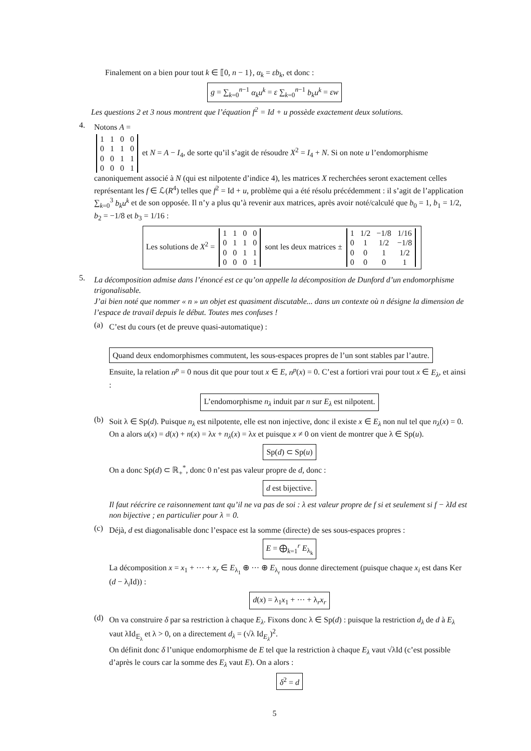Finalement on a bien pour tout k ∈ ⟦0, n − 1}, α<sub>k</sub> = εb<sub>k</sub>, et donc :
g = ∑<sub>k=0</sub><sup>n−1</sup> α<sub>k</sub>u<sup>k</sup> = ε ∑<sub>k=0</sub><sup>n−1</sup> b<sub>k</sub>u<sup>k</sup> = εw
Les questions 2 et 3 nous montrent que l’équation f<sup>2</sup> = Id + u possède exactement deux solutions.
4.
Notons A =
| 1 | 1 | 0 | 0 |
| 0 | 1 | 1 | 0 |
| 0 | 0 | 1 | 1 |
| 0 | 0 | 0 | 1 |
et N = A − I<sub>4</sub>, de sorte qu’il s’agit de résoudre X<sup>2</sup> = I<sub>4</sub> + N. Si on note u l’endomorphisme canoniquement associé à N (qui est nilpotente d’indice 4), les matrices X recherchées seront exactement celles représentant les f ∈ ℒ(R<sup>4</sup>) telles que f<sup>2</sup> = Id + u, problème qui a été résolu précédemment : il s’agit de l’application ∑<sub>k=0</sub><sup>3</sup> b<sub>k</sub>u<sup>k</sup> et de son opposée. Il n’y a plus qu’à revenir aux matrices, après avoir noté/calculé que b<sub>0</sub> = 1, b<sub>1</sub> = 1/2, b<sub>2</sub> = −1/8 et b<sub>3</sub> = 1/16 :
Les solutions de X<sup>2</sup> =
| 1 | 1 | 0 | 0 |
| 0 | 1 | 1 | 0 |
| 0 | 0 | 1 | 1 |
| 0 | 0 | 0 | 1 |
sont les deux matrices ±
| 1 | 1/2 | −1/8 | 1/16 |
| 0 | 1 | 1/2 | −1/8 |
| 0 | 0 | 1 | 1/2 |
| 0 | 0 | 0 | 1 |
5.
La décomposition admise dans l’énoncé est ce qu’on appelle la décomposition de Dunford d’un endomorphisme trigonalisable.
J’ai bien noté que nommer « n » un objet est quasiment discutable... dans un contexte où n désigne la dimension de l’espace de travail depuis le début. Toutes mes confuses !
(a)
C’est du cours (et de preuve quasi-automatique) :
Quand deux endomorphismes commutent, les sous-espaces propres de l’un sont stables par l’autre.
Ensuite, la relation n<sup>p</sup> = 0 nous dit que pour tout x ∈ E, n<sup>p</sup>(x) = 0. C’est a fortiori vrai pour tout x ∈ E<sub>λ</sub>, et ainsi :
L’endomorphisme n<sub>λ</sub> induit par n sur E<sub>λ</sub> est nilpotent.
(b)
Soit λ ∈ Sp(d). Puisque n<sub>λ</sub> est nilpotente, elle est non injective, donc il existe x ∈ E<sub>λ</sub> non nul tel que n<sub>λ</sub>(x) = 0. On a alors u(x) = d(x) + n(x) = λx + n<sub>λ</sub>(x) = λx et puisque x ≠ 0 on vient de montrer que λ ∈ Sp(u).
Sp(d) ⊂ Sp(u)
On a donc Sp(d) ⊂ ℝ<sub>+</sub><sup>*</sup>, donc 0 n’est pas valeur propre de d, donc :
d est bijective.
Il faut réécrire ce raisonnement tant qu’il ne va pas de soi : λ est valeur propre de f si et seulement si f − λId est non bijective ; en particulier pour λ = 0.
(c)
Déjà, d est diagonalisable donc l’espace est la somme (directe) de ses sous-espaces propres :
E = ⨁<sub>k=1</sub><sup>r</sup> E<sub>λ<sub>k</sub></sub>
La décomposition x = x<sub>1</sub> + ··· + x<sub>r</sub> ∈ E<sub>λ<sub>1</sub></sub> ⊕ ··· ⊕ E<sub>λ<sub>r</sub></sub> nous donne directement (puisque chaque x<sub>i</sub> est dans Ker (d − λ<sub>i</sub>Id)) :
d(x) = λ<sub>1</sub>x<sub>1</sub> + ··· + λ<sub>r</sub>x<sub>r</sub>
(d)
On va construire δ par sa restriction à chaque E<sub>λ</sub>. Fixons donc λ ∈ Sp(d) : puisque la restriction d<sub>λ</sub> de d à E<sub>λ</sub> vaut λId<sub>𝔼<sub>λ</sub></sub> et λ > 0, on a directement d<sub>λ</sub> = (√λ Id<sub>E<sub>λ</sub></sub>)<sup>2</sup>.
On définit donc δ l’unique endomorphisme de E tel que la restriction à chaque E<sub>λ</sub> vaut √λId (c’est possible d’après le cours car la somme des E<sub>λ</sub> vaut E). On a alors :
δ<sup>2</sup> = d
5